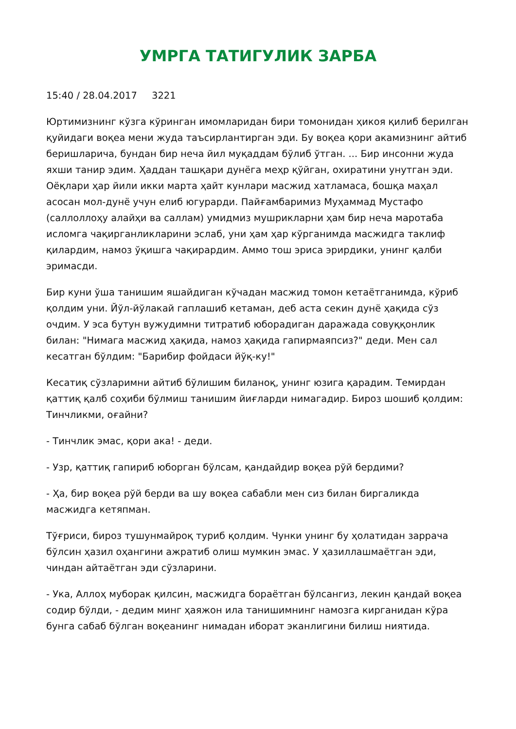УМРГА ТАТИГУЛИК ЗАРБА
15:40 / 28.04.2017 3221
Юртимизнинг кўзга кўринган имомларидан бири томонидан ҳикоя қилиб берилган қуйидаги воқеа мени жуда таъсирлантирган эди. Бу воқеа қори акамизнинг айтиб беришларича, бундан бир неча йил муқаддам бўлиб ўтган. ... Бир инсонни жуда яхши танир эдим. Ҳаддан ташқари дунёга меҳр қўйган, охиратини унутган эди. Оёқлари ҳар йили икки марта ҳайт кунлари масжид хатламаса, бошқа маҳал асосан мол-дунё учун елиб югурарди. Пайғамбаримиз Муҳаммад Мустафо (саллоллоҳу алайҳи ва саллам) умидмиз мушрикларни ҳам бир неча маротаба исломга чақирганликларини эслаб, уни ҳам ҳар кўрганимда масжидга таклиф қилардим, намоз ўқишга чақирардим. Аммо тош эриса эрирдики, унинг қалби эримасди.
Бир куни ўша танишим яшайдиган кўчадан масжид томон кетаётганимда, кўриб қолдим уни. Йўл-йўлакай гаплашиб кетаман, деб аста секин дунё ҳақида сўз очдим. У эса бутун вужудимни титратиб юборадиган даражада совуққонлик билан: "Нимага масжид ҳақида, намоз ҳақида гапирмаяпсиз?" деди. Мен сал кесатган бўлдим: "Барибир фойдаси йўқ-ку!"
Кесатиқ сўзларимни айтиб бўлишим биланоқ, унинг юзига қарадим. Темирдан қаттиқ қалб соҳиби бўлмиш танишим йиғларди нимагадир. Бироз шошиб қолдим: Тинчликми, оғайни?
- Тинчлик эмас, қори ака! - деди.
- Узр, қаттиқ гапириб юборган бўлсам, қандайдир воқеа рўй бердими?
- Ҳа, бир воқеа рўй берди ва шу воқеа сабабли мен сиз билан биргаликда масжидга кетяпман.
Тўғриси, бироз тушунмайроқ туриб қолдим. Чунки унинг бу ҳолатидан заррача бўлсин ҳазил оҳангини ажратиб олиш мумкин эмас. У ҳазиллашмаётган эди, чиндан айтаётган эди сўзларини.
- Ука, Аллоҳ муборак қилсин, масжидга бораётган бўлсангиз, лекин қандай воқеа содир бўлди, - дедим минг ҳаяжон ила танишимнинг намозга кирганидан кўра бунга сабаб бўлган воқеанинг нимадан иборат эканлигини билиш ниятида.